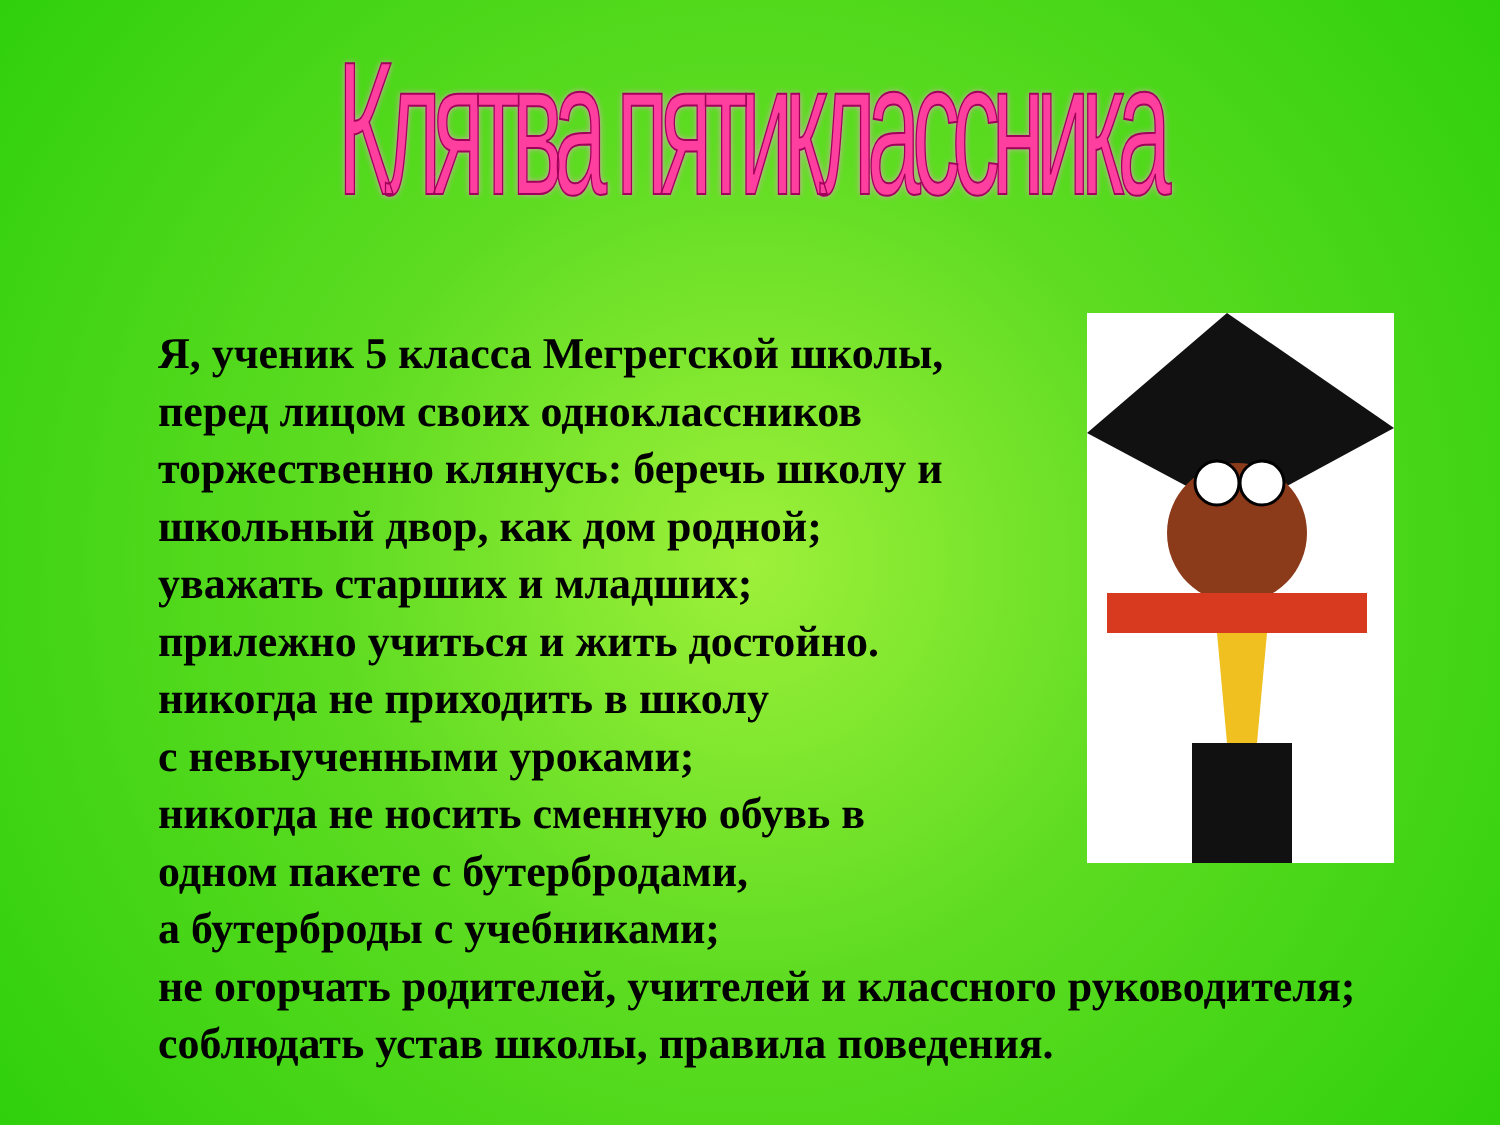Клятва пятиклассника
Я, ученик 5 класса Мегрегской школы,
перед лицом своих одноклассников
торжественно клянусь: беречь школу и
школьный двор, как дом родной;
уважать старших и младших;
прилежно учиться и жить достойно.
никогда не приходить в школу
с невыученными уроками;
никогда не носить сменную обувь в
одном пакете с бутербродами,
а бутерброды с учебниками;
не огорчать родителей, учителей и классного руководителя;
соблюдать устав школы, правила поведения.